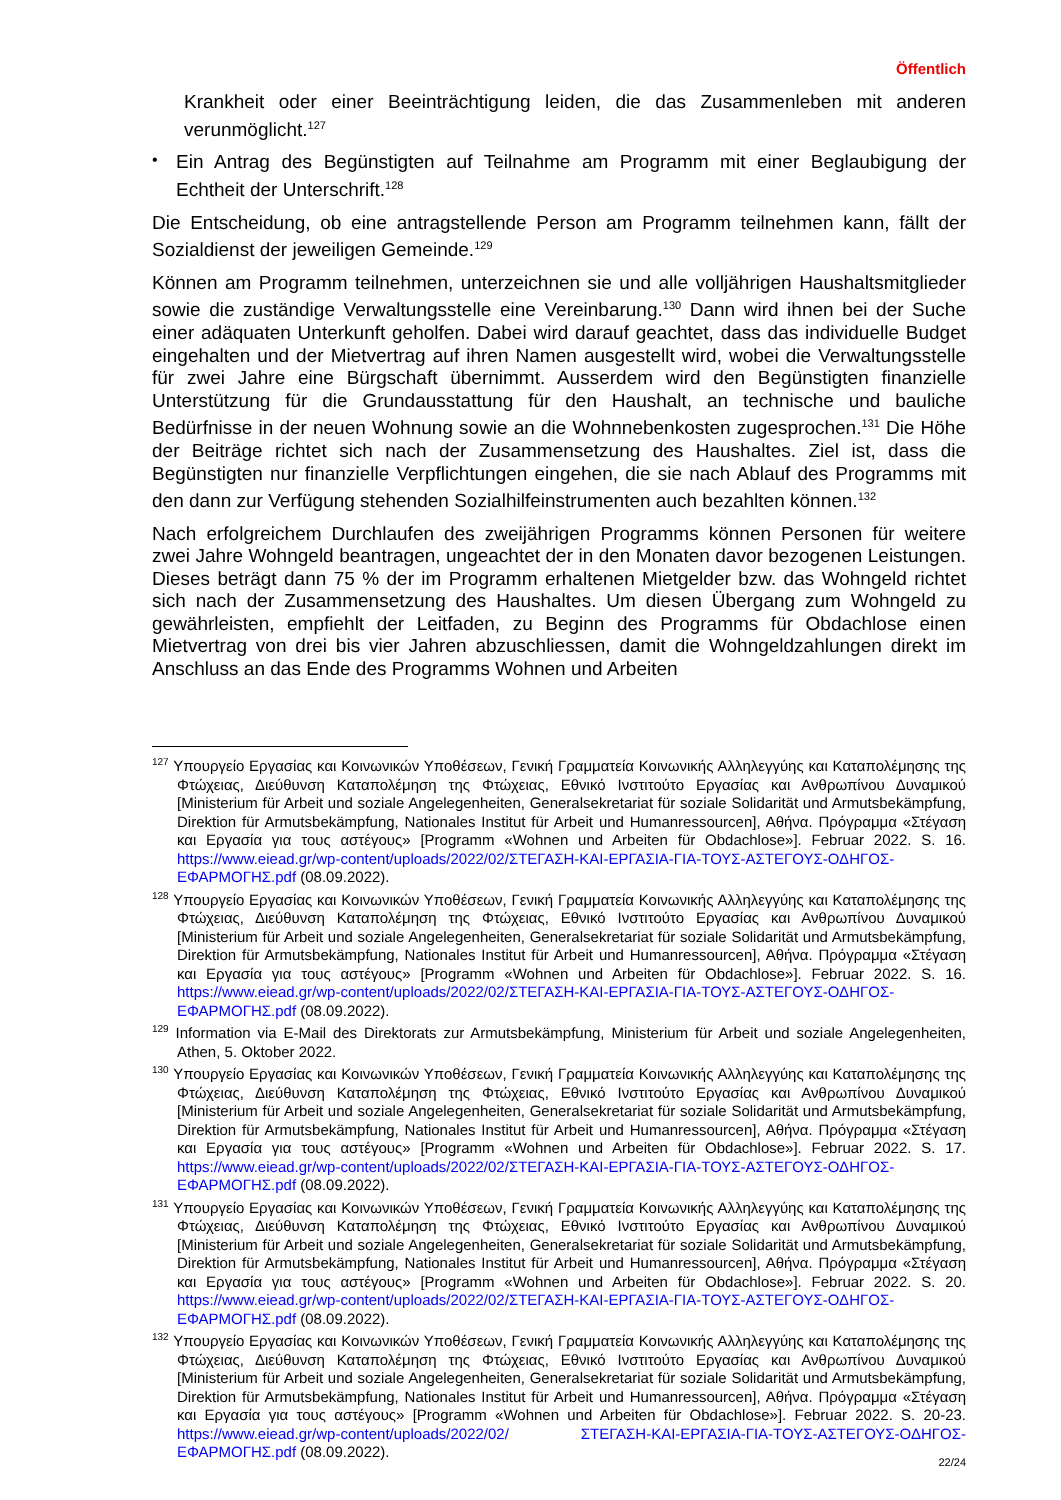Öffentlich
Krankheit oder einer Beeinträchtigung leiden, die das Zusammenleben mit anderen verunmöglicht.<sup>127</sup>
•
Ein Antrag des Begünstigten auf Teilnahme am Programm mit einer Beglaubigung der Echtheit der Unterschrift.<sup>128</sup>
Die Entscheidung, ob eine antragstellende Person am Programm teilnehmen kann, fällt der Sozialdienst der jeweiligen Gemeinde.<sup>129</sup>
Können am Programm teilnehmen, unterzeichnen sie und alle volljährigen Haushaltsmitglieder sowie die zuständige Verwaltungsstelle eine Vereinbarung.<sup>130</sup> Dann wird ihnen bei der Suche einer adäquaten Unterkunft geholfen. Dabei wird darauf geachtet, dass das individuelle Budget eingehalten und der Mietvertrag auf ihren Namen ausgestellt wird, wobei die Verwaltungsstelle für zwei Jahre eine Bürgschaft übernimmt. Ausserdem wird den Begünstigten finanzielle Unterstützung für die Grundausstattung für den Haushalt, an technische und bauliche Bedürfnisse in der neuen Wohnung sowie an die Wohnnebenkosten zugesprochen.<sup>131</sup> Die Höhe der Beiträge richtet sich nach der Zusammensetzung des Haushaltes. Ziel ist, dass die Begünstigten nur finanzielle Verpflichtungen eingehen, die sie nach Ablauf des Programms mit den dann zur Verfügung stehenden Sozialhilfeinstrumenten auch bezahlten können.<sup>132</sup>
Nach erfolgreichem Durchlaufen des zweijährigen Programms können Personen für weitere zwei Jahre Wohngeld beantragen, ungeachtet der in den Monaten davor bezogenen Leistungen. Dieses beträgt dann 75 % der im Programm erhaltenen Mietgelder bzw. das Wohngeld richtet sich nach der Zusammensetzung des Haushaltes. Um diesen Übergang zum Wohngeld zu gewährleisten, empfiehlt der Leitfaden, zu Beginn des Programms für Obdachlose einen Mietvertrag von drei bis vier Jahren abzuschliessen, damit die Wohngeldzahlungen direkt im Anschluss an das Ende des Programms Wohnen und Arbeiten
<sup>127</sup> Υπουργείο Εργασίας και Κοινωνικών Υποθέσεων, Γενική Γραμματεία Κοινωνικής Αλληλεγγύης και Καταπολέμησης της Φτώχειας, Διεύθυνση Καταπολέμηση της Φτώχειας, Εθνικό Ινστιτούτο Εργασίας και Ανθρωπίνου Δυναμικού [Ministerium für Arbeit und soziale Angelegenheiten, Generalsekretariat für soziale Solidarität und Armutsbekämpfung, Direktion für Armutsbekämpfung, Nationales Institut für Arbeit und Humanressourcen], Αθήνα. Πρόγραμμα «Στέγαση και Εργασία για τους αστέγους» [Programm «Wohnen und Arbeiten für Obdachlose»]. Februar 2022. S. 16. https://www.eiead.gr/wp-content/uploads/2022/02/ΣΤΕΓΑΣΗ-ΚΑΙ-ΕΡΓΑΣΙΑ-ΓΙΑ-ΤΟΥΣ-ΑΣΤΕΓΟΥΣ-ΟΔΗΓΟΣ-ΕΦΑΡΜΟΓΗΣ.pdf (08.09.2022).
<sup>128</sup> Υπουργείο Εργασίας και Κοινωνικών Υποθέσεων, Γενική Γραμματεία Κοινωνικής Αλληλεγγύης και Καταπολέμησης της Φτώχειας, Διεύθυνση Καταπολέμηση της Φτώχειας, Εθνικό Ινστιτούτο Εργασίας και Ανθρωπίνου Δυναμικού [Ministerium für Arbeit und soziale Angelegenheiten, Generalsekretariat für soziale Solidarität und Armutsbekämpfung, Direktion für Armutsbekämpfung, Nationales Institut für Arbeit und Humanressourcen], Αθήνα. Πρόγραμμα «Στέγαση και Εργασία για τους αστέγους» [Programm «Wohnen und Arbeiten für Obdachlose»]. Februar 2022. S. 16. https://www.eiead.gr/wp-content/uploads/2022/02/ΣΤΕΓΑΣΗ-ΚΑΙ-ΕΡΓΑΣΙΑ-ΓΙΑ-ΤΟΥΣ-ΑΣΤΕΓΟΥΣ-ΟΔΗΓΟΣ-ΕΦΑΡΜΟΓΗΣ.pdf (08.09.2022).
<sup>129</sup> Information via E-Mail des Direktorats zur Armutsbekämpfung, Ministerium für Arbeit und soziale Angelegenheiten, Athen, 5. Oktober 2022.
<sup>130</sup> Υπουργείο Εργασίας και Κοινωνικών Υποθέσεων, Γενική Γραμματεία Κοινωνικής Αλληλεγγύης και Καταπολέμησης της Φτώχειας, Διεύθυνση Καταπολέμηση της Φτώχειας, Εθνικό Ινστιτούτο Εργασίας και Ανθρωπίνου Δυναμικού [Ministerium für Arbeit und soziale Angelegenheiten, Generalsekretariat für soziale Solidarität und Armutsbekämpfung, Direktion für Armutsbekämpfung, Nationales Institut für Arbeit und Humanressourcen], Αθήνα. Πρόγραμμα «Στέγαση και Εργασία για τους αστέγους» [Programm «Wohnen und Arbeiten für Obdachlose»]. Februar 2022. S. 17. https://www.eiead.gr/wp-content/uploads/2022/02/ΣΤΕΓΑΣΗ-ΚΑΙ-ΕΡΓΑΣΙΑ-ΓΙΑ-ΤΟΥΣ-ΑΣΤΕΓΟΥΣ-ΟΔΗΓΟΣ-ΕΦΑΡΜΟΓΗΣ.pdf (08.09.2022).
<sup>131</sup> Υπουργείο Εργασίας και Κοινωνικών Υποθέσεων, Γενική Γραμματεία Κοινωνικής Αλληλεγγύης και Καταπολέμησης της Φτώχειας, Διεύθυνση Καταπολέμηση της Φτώχειας, Εθνικό Ινστιτούτο Εργασίας και Ανθρωπίνου Δυναμικού [Ministerium für Arbeit und soziale Angelegenheiten, Generalsekretariat für soziale Solidarität und Armutsbekämpfung, Direktion für Armutsbekämpfung, Nationales Institut für Arbeit und Humanressourcen], Αθήνα. Πρόγραμμα «Στέγαση και Εργασία για τους αστέγους» [Programm «Wohnen und Arbeiten für Obdachlose»]. Februar 2022. S. 20. https://www.eiead.gr/wp-content/uploads/2022/02/ΣΤΕΓΑΣΗ-ΚΑΙ-ΕΡΓΑΣΙΑ-ΓΙΑ-ΤΟΥΣ-ΑΣΤΕΓΟΥΣ-ΟΔΗΓΟΣ-ΕΦΑΡΜΟΓΗΣ.pdf (08.09.2022).
<sup>132</sup> Υπουργείο Εργασίας και Κοινωνικών Υποθέσεων, Γενική Γραμματεία Κοινωνικής Αλληλεγγύης και Καταπολέμησης της Φτώχειας, Διεύθυνση Καταπολέμηση της Φτώχειας, Εθνικό Ινστιτούτο Εργασίας και Ανθρωπίνου Δυναμικού [Ministerium für Arbeit und soziale Angelegenheiten, Generalsekretariat für soziale Solidarität und Armutsbekämpfung, Direktion für Armutsbekämpfung, Nationales Institut für Arbeit und Humanressourcen], Αθήνα. Πρόγραμμα «Στέγαση και Εργασία για τους αστέγους» [Programm «Wohnen und Arbeiten für Obdachlose»]. Februar 2022. S. 20-23. https://www.eiead.gr/wp-content/uploads/2022/02/ ΣΤΕΓΑΣΗ-ΚΑΙ-ΕΡΓΑΣΙΑ-ΓΙΑ-ΤΟΥΣ-ΑΣΤΕΓΟΥΣ-ΟΔΗΓΟΣ-ΕΦΑΡΜΟΓΗΣ.pdf (08.09.2022).
22/24